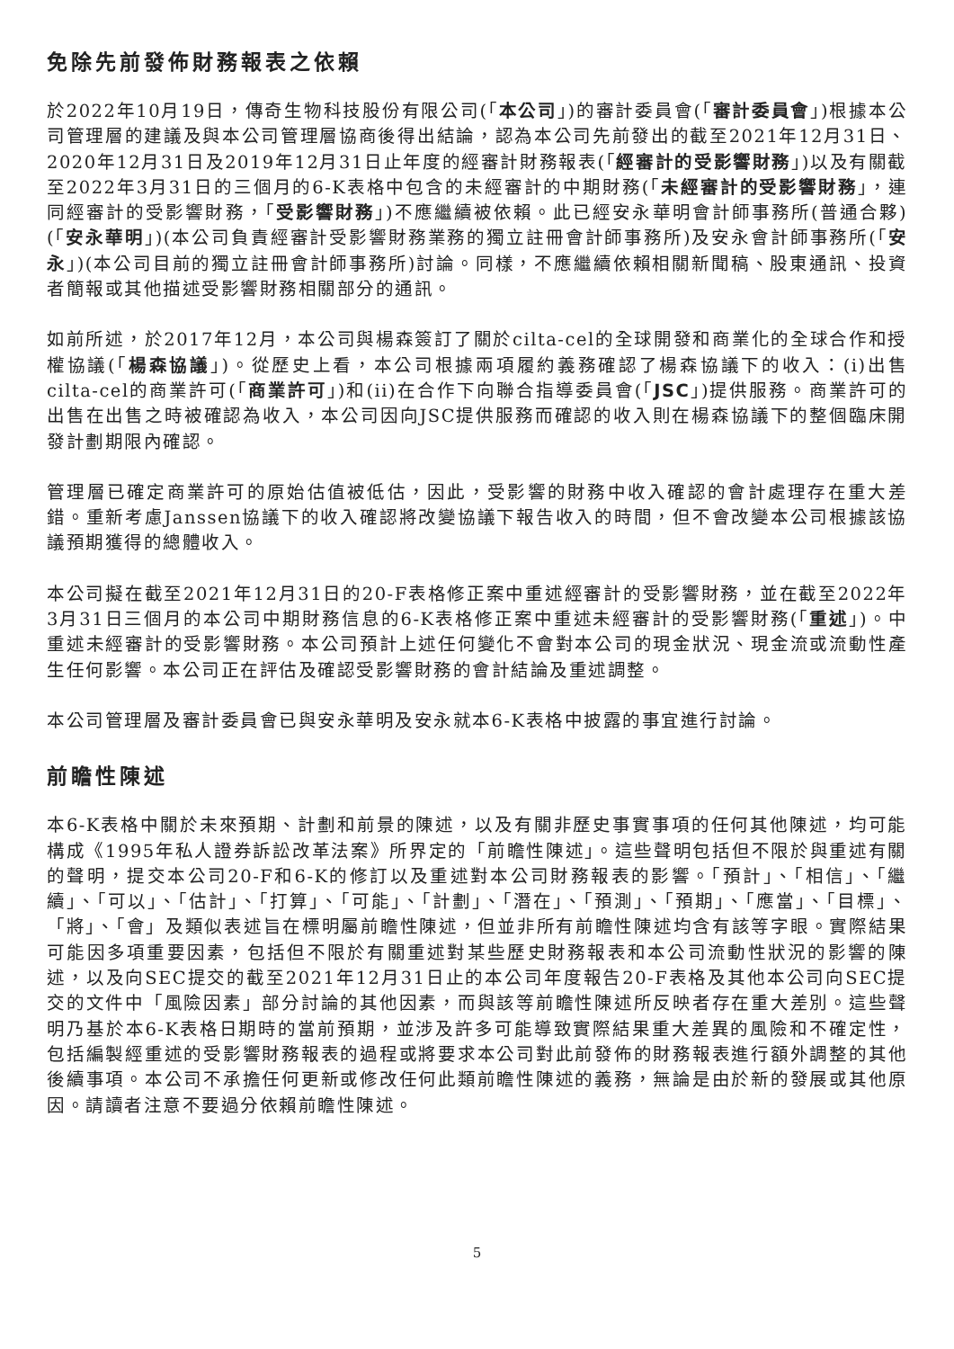免除先前發佈財務報表之依賴
於2022年10月19日，傳奇生物科技股份有限公司(「本公司」)的審計委員會(「審計委員會」)根據本公司管理層的建議及與本公司管理層協商後得出結論，認為本公司先前發出的截至2021年12月31日、2020年12月31日及2019年12月31日止年度的經審計財務報表(「經審計的受影響財務」)以及有關截至2022年3月31日的三個月的6-K表格中包含的未經審計的中期財務(「未經審計的受影響財務」，連同經審計的受影響財務，「受影響財務」)不應繼續被依賴。此已經安永華明會計師事務所(普通合夥)(「安永華明」)(本公司負責經審計受影響財務業務的獨立註冊會計師事務所)及安永會計師事務所(「安永」)(本公司目前的獨立註冊會計師事務所)討論。同樣，不應繼續依賴相關新聞稿、股東通訊、投資者簡報或其他描述受影響財務相關部分的通訊。
如前所述，於2017年12月，本公司與楊森簽訂了關於cilta-cel的全球開發和商業化的全球合作和授權協議(「楊森協議」)。從歷史上看，本公司根據兩項履約義務確認了楊森協議下的收入：(i)出售cilta-cel的商業許可(「商業許可」)和(ii)在合作下向聯合指導委員會(「JSC」)提供服務。商業許可的出售在出售之時被確認為收入，本公司因向JSC提供服務而確認的收入則在楊森協議下的整個臨床開發計劃期限內確認。
管理層已確定商業許可的原始估值被低估，因此，受影響的財務中收入確認的會計處理存在重大差錯。重新考慮Janssen協議下的收入確認將改變協議下報告收入的時間，但不會改變本公司根據該協議預期獲得的總體收入。
本公司擬在截至2021年12月31日的20-F表格修正案中重述經審計的受影響財務，並在截至2022年3月31日三個月的本公司中期財務信息的6-K表格修正案中重述未經審計的受影響財務(「重述」)。中重述未經審計的受影響財務。本公司預計上述任何變化不會對本公司的現金狀況、現金流或流動性產生任何影響。本公司正在評估及確認受影響財務的會計結論及重述調整。
本公司管理層及審計委員會已與安永華明及安永就本6-K表格中披露的事宜進行討論。
前瞻性陳述
本6-K表格中關於未來預期、計劃和前景的陳述，以及有關非歷史事實事項的任何其他陳述，均可能構成《1995年私人證券訴訟改革法案》所界定的「前瞻性陳述」。這些聲明包括但不限於與重述有關的聲明，提交本公司20-F和6-K的修訂以及重述對本公司財務報表的影響。「預計」、「相信」、「繼續」、「可以」、「估計」、「打算」、「可能」、「計劃」、「潛在」、「預測」、「預期」、「應當」、「目標」、「將」、「會」及類似表述旨在標明屬前瞻性陳述，但並非所有前瞻性陳述均含有該等字眼。實際結果可能因多項重要因素，包括但不限於有關重述對某些歷史財務報表和本公司流動性狀況的影響的陳述，以及向SEC提交的截至2021年12月31日止的本公司年度報告20-F表格及其他本公司向SEC提交的文件中「風險因素」部分討論的其他因素，而與該等前瞻性陳述所反映者存在重大差別。這些聲明乃基於本6-K表格日期時的當前預期，並涉及許多可能導致實際結果重大差異的風險和不確定性，包括編製經重述的受影響財務報表的過程或將要求本公司對此前發佈的財務報表進行額外調整的其他後續事項。本公司不承擔任何更新或修改任何此類前瞻性陳述的義務，無論是由於新的發展或其他原因。請讀者注意不要過分依賴前瞻性陳述。
5